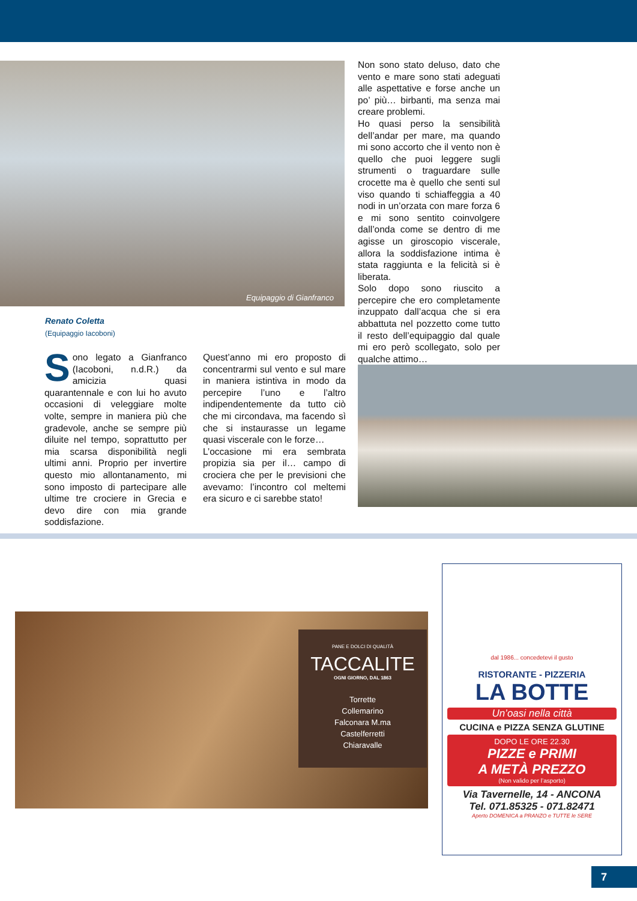Equipaggio di Gianfranco
Renato Coletta
(Equipaggio Iacoboni)
Sono legato a Gianfranco (Iacoboni, n.d.R.) da amicizia quasi quarantennale e con lui ho avuto occasioni di veleggiare molte volte, sempre in maniera più che gradevole, anche se sempre più diluite nel tempo, soprattutto per mia scarsa disponibilità negli ultimi anni. Proprio per invertire questo mio allontanamento, mi sono imposto di partecipare alle ultime tre crociere in Grecia e devo dire con mia grande soddisfazione.
Quest’anno mi ero proposto di concentrarmi sul vento e sul mare in maniera istintiva in modo da percepire l’uno e l’altro indipendentemente da tutto ciò che mi circondava, ma facendo sì che si instaurasse un legame quasi viscerale con le forze…
L’occasione mi era sembrata propizia sia per il… campo di crociera che per le previsioni che avevamo: l’incontro col meltemi era sicuro e ci sarebbe stato!
Non sono stato deluso, dato che vento e mare sono stati adeguati alle aspettative e forse anche un po’ più… birbanti, ma senza mai creare problemi.
Ho quasi perso la sensibilità dell’andar per mare, ma quando mi sono accorto che il vento non è quello che puoi leggere sugli strumenti o traguardare sulle crocette ma è quello che senti sul viso quando ti schiaffeggia a 40 nodi in un’orzata con mare forza 6 e mi sono sentito coinvolgere dall’onda come se dentro di me agisse un giroscopio viscerale, allora la soddisfazione intima è stata raggiunta e la felicità si è liberata.
Solo dopo sono riuscito a percepire che ero completamente inzuppato dall’acqua che si era abbattuta nel pozzetto come tutto il resto dell’equipaggio dal quale mi ero però scollegato, solo per qualche attimo…
PANE E DOLCI DI QUALITÀ
TACCALITE
OGNI GIORNO, DAL 1863
Torrette
Collemarino
Falconara M.ma
Castelferretti
Chiaravalle
dal 1986... concedetevi il gusto
RISTORANTE - PIZZERIA
LA BOTTE
Un’oasi nella città
CUCINA e PIZZA SENZA GLUTINE
DOPO LE ORE 22.30
PIZZE e PRIMI
A METÀ PREZZO
(Non valido per l’asporto)
Via Tavernelle, 14 - ANCONA
Tel. 071.85325 - 071.82471
Aperto DOMENICA a PRANZO e TUTTE le SERE
7